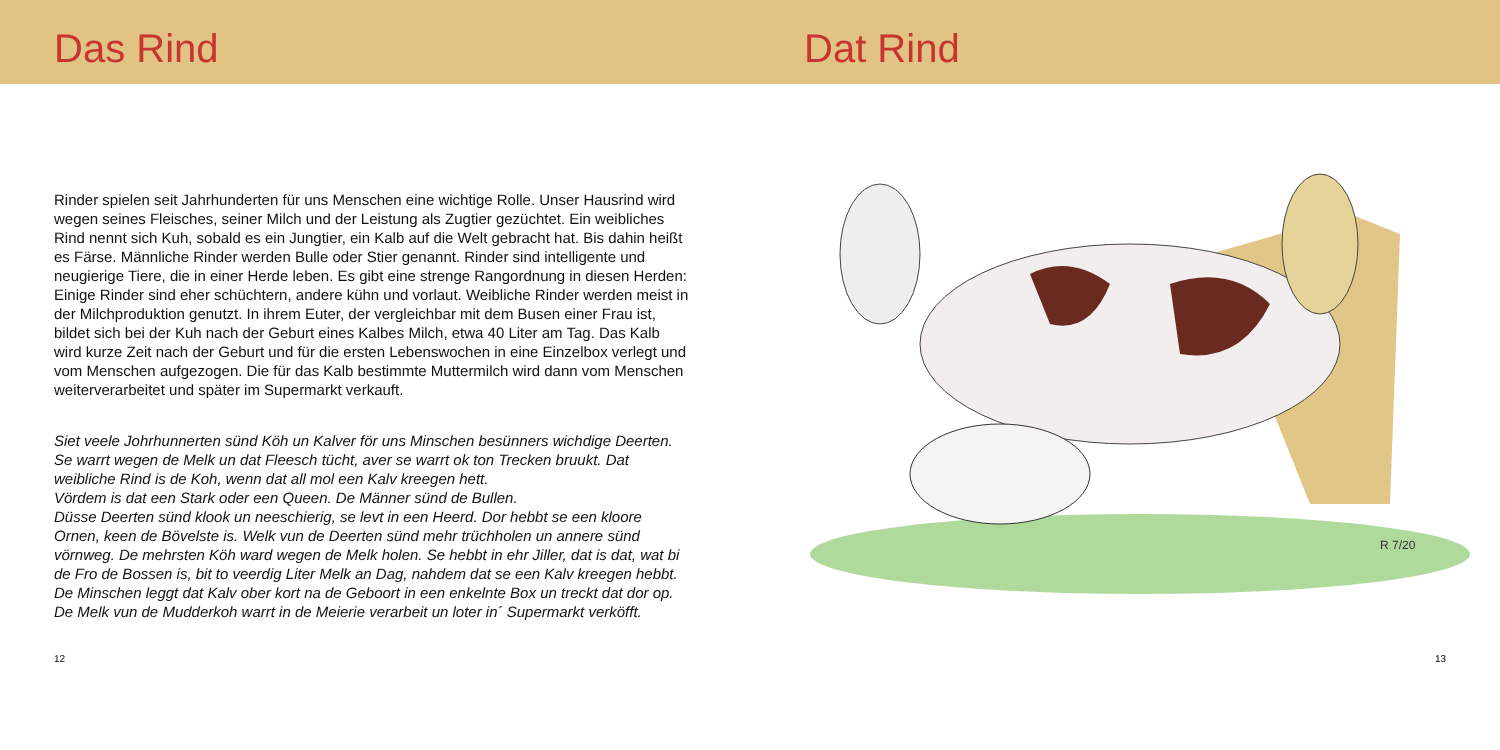Das Rind Dat Rind
Rinder spielen seit Jahrhunderten für uns Menschen eine wichtige Rolle. Unser Hausrind wird wegen seines Fleisches, seiner Milch und der Leistung als Zugtier gezüchtet. Ein weibliches Rind nennt sich Kuh, sobald es ein Jungtier, ein Kalb auf die Welt gebracht hat. Bis dahin heißt es Färse. Männliche Rinder werden Bulle oder Stier genannt. Rinder sind intelligente und neugierige Tiere, die in einer Herde leben. Es gibt eine strenge Rangordnung in diesen Herden: Einige Rinder sind eher schüchtern, andere kühn und vorlaut. Weibliche Rinder werden meist in der Milchproduktion genutzt. In ihrem Euter, der vergleichbar mit dem Busen einer Frau ist, bildet sich bei der Kuh nach der Geburt eines Kalbes Milch, etwa 40 Liter am Tag. Das Kalb wird kurze Zeit nach der Geburt und für die ersten Lebenswochen in eine Einzelbox verlegt und vom Menschen aufgezogen. Die für das Kalb bestimmte Muttermilch wird dann vom Menschen weiterverarbeitet und später im Supermarkt verkauft.
Siet veele Johrhunnerten sünd Köh un Kalver för uns Minschen besünners wichdige Deerten. Se warrt wegen de Melk un dat Fleesch tücht, aver se warrt ok ton Trecken bruukt. Dat weibliche Rind is de Koh, wenn dat all mol een Kalv kreegen hett.
Vördem is dat een Stark oder een Queen. De Männer sünd de Bullen.
Düsse Deerten sünd klook un neeschierig, se levt in een Heerd. Dor hebbt se een kloore Ornen, keen de Bövelste is. Welk vun de Deerten sünd mehr trüchholen un annere sünd vörnweg. De mehrsten Köh ward wegen de Melk holen. Se hebbt in ehr Jiller, dat is dat, wat bi de Fro de Bossen is, bit to veerdig Liter Melk an Dag, nahdem dat se een Kalv kreegen hebbt. De Minschen leggt dat Kalv ober kort na de Geboort in een enkelnte Box un treckt dat dor op. De Melk vun de Mudderkoh warrt in de Meierie verarbeit un loter in´ Supermarkt verköfft.
R 7/20
12 13